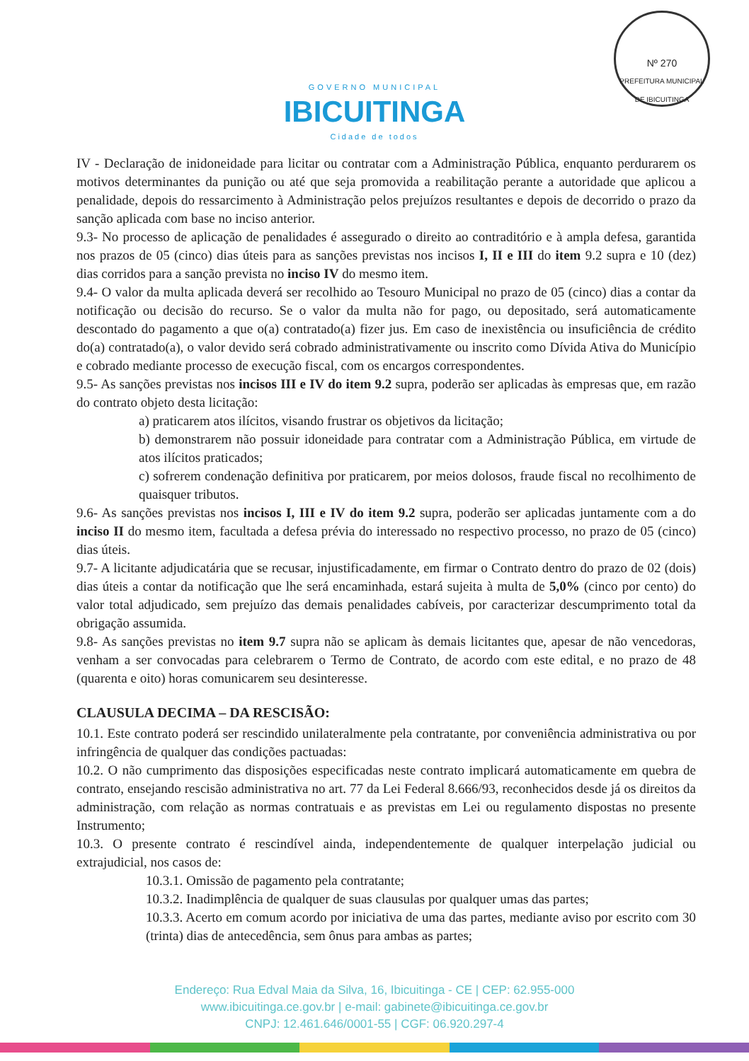Nº 270
PREFEITURA MUNICIPAL DE IBICUITINGA
GOVERNO MUNICIPAL
IBICUITINGA
Cidade de todos
IV - Declaração de inidoneidade para licitar ou contratar com a Administração Pública, enquanto perdurarem os motivos determinantes da punição ou até que seja promovida a reabilitação perante a autoridade que aplicou a penalidade, depois do ressarcimento à Administração pelos prejuízos resultantes e depois de decorrido o prazo da sanção aplicada com base no inciso anterior.
9.3- No processo de aplicação de penalidades é assegurado o direito ao contraditório e à ampla defesa, garantida nos prazos de 05 (cinco) dias úteis para as sanções previstas nos incisos I, II e III do item 9.2 supra e 10 (dez) dias corridos para a sanção prevista no inciso IV do mesmo item.
9.4- O valor da multa aplicada deverá ser recolhido ao Tesouro Municipal no prazo de 05 (cinco) dias a contar da notificação ou decisão do recurso. Se o valor da multa não for pago, ou depositado, será automaticamente descontado do pagamento a que o(a) contratado(a) fizer jus. Em caso de inexistência ou insuficiência de crédito do(a) contratado(a), o valor devido será cobrado administrativamente ou inscrito como Dívida Ativa do Município e cobrado mediante processo de execução fiscal, com os encargos correspondentes.
9.5- As sanções previstas nos incisos III e IV do item 9.2 supra, poderão ser aplicadas às empresas que, em razão do contrato objeto desta licitação:
a) praticarem atos ilícitos, visando frustrar os objetivos da licitação;
b) demonstrarem não possuir idoneidade para contratar com a Administração Pública, em virtude de atos ilícitos praticados;
c) sofrerem condenação definitiva por praticarem, por meios dolosos, fraude fiscal no recolhimento de quaisquer tributos.
9.6- As sanções previstas nos incisos I, III e IV do item 9.2 supra, poderão ser aplicadas juntamente com a do inciso II do mesmo item, facultada a defesa prévia do interessado no respectivo processo, no prazo de 05 (cinco) dias úteis.
9.7- A licitante adjudicatária que se recusar, injustificadamente, em firmar o Contrato dentro do prazo de 02 (dois) dias úteis a contar da notificação que lhe será encaminhada, estará sujeita à multa de 5,0% (cinco por cento) do valor total adjudicado, sem prejuízo das demais penalidades cabíveis, por caracterizar descumprimento total da obrigação assumida.
9.8- As sanções previstas no item 9.7 supra não se aplicam às demais licitantes que, apesar de não vencedoras, venham a ser convocadas para celebrarem o Termo de Contrato, de acordo com este edital, e no prazo de 48 (quarenta e oito) horas comunicarem seu desinteresse.
CLAUSULA DECIMA – DA RESCISÃO:
10.1. Este contrato poderá ser rescindido unilateralmente pela contratante, por conveniência administrativa ou por infringência de qualquer das condições pactuadas:
10.2. O não cumprimento das disposições especificadas neste contrato implicará automaticamente em quebra de contrato, ensejando rescisão administrativa no art. 77 da Lei Federal 8.666/93, reconhecidos desde já os direitos da administração, com relação as normas contratuais e as previstas em Lei ou regulamento dispostas no presente Instrumento;
10.3. O presente contrato é rescindível ainda, independentemente de qualquer interpelação judicial ou extrajudicial, nos casos de:
10.3.1. Omissão de pagamento pela contratante;
10.3.2. Inadimplência de qualquer de suas clausulas por qualquer umas das partes;
10.3.3. Acerto em comum acordo por iniciativa de uma das partes, mediante aviso por escrito com 30 (trinta) dias de antecedência, sem ônus para ambas as partes;
Endereço: Rua Edval Maia da Silva, 16, Ibicuitinga - CE | CEP: 62.955-000
www.ibicuitinga.ce.gov.br | e-mail: gabinete@ibicuitinga.ce.gov.br
CNPJ: 12.461.646/0001-55 | CGF: 06.920.297-4